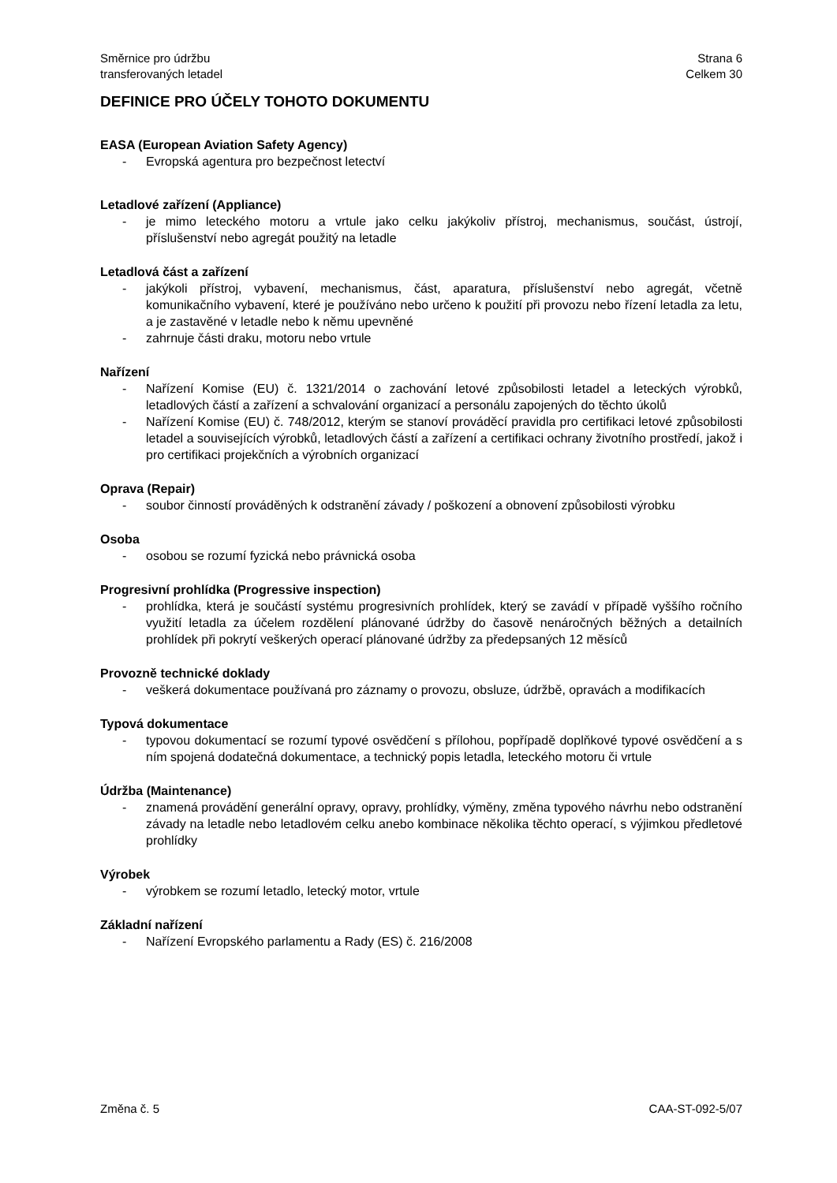Směrnice pro údržbu
transferovaných letadel
Strana 6
Celkem 30
DEFINICE PRO ÚČELY TOHOTO DOKUMENTU
EASA (European Aviation Safety Agency)
- Evropská agentura pro bezpečnost letectví
Letadlové zařízení (Appliance)
- je mimo leteckého motoru a vrtule jako celku jakýkoliv přístroj, mechanismus, součást, ústrojí, příslušenství nebo agregát použitý na letadle
Letadlová část a zařízení
- jakýkoli přístroj, vybavení, mechanismus, část, aparatura, příslušenství nebo agregát, včetně komunikačního vybavení, které je používáno nebo určeno k použití při provozu nebo řízení letadla za letu, a je zastavěné v letadle nebo k němu upevněné
- zahrnuje části draku, motoru nebo vrtule
Nařízení
- Nařízení Komise (EU) č. 1321/2014 o zachování letové způsobilosti letadel a leteckých výrobků, letadlových částí a zařízení a schvalování organizací a personálu zapojených do těchto úkolů
- Nařízení Komise (EU) č. 748/2012, kterým se stanoví prováděcí pravidla pro certifikaci letové způsobilosti letadel a souvisejících výrobků, letadlových částí a zařízení a certifikaci ochrany životního prostředí, jakož i pro certifikaci projekčních a výrobních organizací
Oprava (Repair)
- soubor činností prováděných k odstranění závady / poškození a obnovení způsobilosti výrobku
Osoba
- osobou se rozumí fyzická nebo právnická osoba
Progresivní prohlídka (Progressive inspection)
- prohlídka, která je součástí systému progresivních prohlídek, který se zavádí v případě vyššího ročního využití letadla za účelem rozdělení plánované údržby do časově nenáročných běžných a detailních prohlídek při pokrytí veškerých operací plánované údržby za předepsaných 12 měsíců
Provozně technické doklady
- veškerá dokumentace používaná pro záznamy o provozu, obsluze, údržbě, opravách a modifikacích
Typová dokumentace
- typovou dokumentací se rozumí typové osvědčení s přílohou, popřípadě doplňkové typové osvědčení a s ním spojená dodatečná dokumentace, a technický popis letadla, leteckého motoru či vrtule
Údržba (Maintenance)
- znamená provádění generální opravy, opravy, prohlídky, výměny, změna typového návrhu nebo odstranění závady na letadle nebo letadlovém celku anebo kombinace několika těchto operací, s výjimkou předletové prohlídky
Výrobek
- výrobkem se rozumí letadlo, letecký motor, vrtule
Základní nařízení
- Nařízení Evropského parlamentu a Rady (ES) č. 216/2008
Změna č. 5 CAA-ST-092-5/07